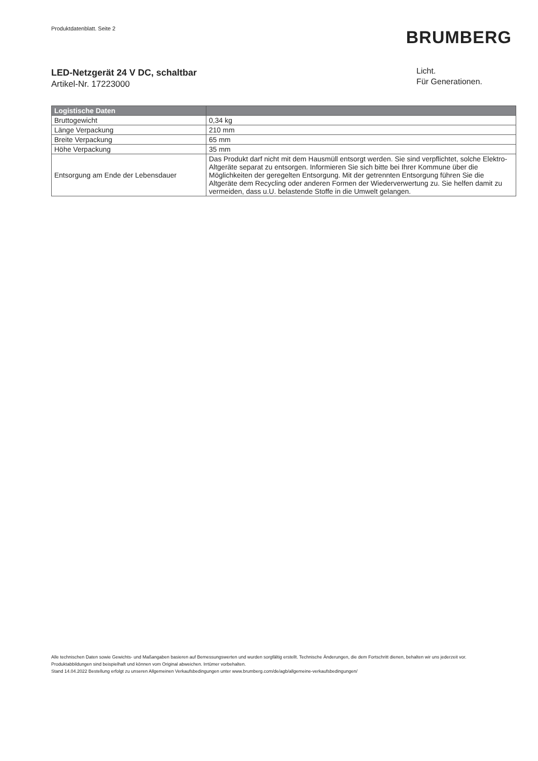Produktdatenblatt. Seite 2
BRUMBERG
LED-Netzgerät 24 V DC, schaltbar
Artikel-Nr. 17223000
Licht.
Für Generationen.
| Logistische Daten | |
| --- | --- |
| Bruttogewicht | 0,34 kg |
| Länge Verpackung | 210 mm |
| Breite Verpackung | 65 mm |
| Höhe Verpackung | 35 mm |
| Entsorgung am Ende der Lebensdauer | Das Produkt darf nicht mit dem Hausmüll entsorgt werden. Sie sind verpflichtet, solche Elektro-Altgeräte separat zu entsorgen. Informieren Sie sich bitte bei Ihrer Kommune über die Möglichkeiten der geregelten Entsorgung. Mit der getrennten Entsorgung führen Sie die Altgeräte dem Recycling oder anderen Formen der Wiederverwertung zu. Sie helfen damit zu vermeiden, dass u.U. belastende Stoffe in die Umwelt gelangen. |
Alle technischen Daten sowie Gewichts- und Maßangaben basieren auf Bemessungswerten und wurden sorgfältig erstellt. Technische Änderungen, die dem Fortschritt dienen, behalten wir uns jederzeit vor. Produktabbildungen sind beispielhaft und können vom Original abweichen. Irrtümer vorbehalten.
Stand 14.04.2022 Bestellung erfolgt zu unseren Allgemeinen Verkaufsbedingungen unter www.brumberg.com/de/agb/allgemeine-verkaufsbedingungen/